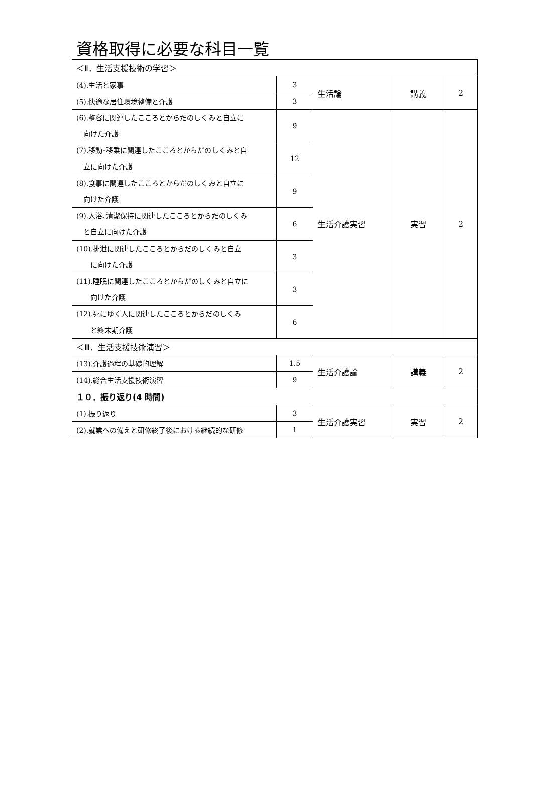資格取得に必要な科目一覧
| ＜Ⅱ．生活支援技術の学習＞ | | | | |
| (4).生活と家事 | 3 | 生活論 | 講義 | 2 |
| (5).快適な居住環境整備と介護 | 3 | | | |
| (6).整容に関連したこころとからだのしくみと自立に 向けた介護 | 9 | 生活介護実習 | 実習 | 2 |
| (7).移動･移乗に関連したこころとからだのしくみと自 立に向けた介護 | 12 | | | |
| (8).食事に関連したこころとからだのしくみと自立に 向けた介護 | 9 | | | |
| (9).入浴､清潔保持に関連したこころとからだのしくみ と自立に向けた介護 | 6 | | | |
| (10).排泄に関連したこころとからだのしくみと自立 に向けた介護 | 3 | | | |
| (11).睡眠に関連したこころとからだのしくみと自立に 向けた介護 | 3 | | | |
| (12).死にゆく人に関連したこころとからだのしくみ と終末期介護 | 6 | | | |
| ＜Ⅲ．生活支援技術演習＞ | | | | |
| (13).介護過程の基礎的理解 | 1.5 | 生活介護論 | 講義 | 2 |
| (14).総合生活支援技術演習 | 9 | | | |
| １０．振り返り(4 時間) | | | | |
| (1).振り返り | 3 | 生活介護実習 | 実習 | 2 |
| (2).就業への備えと研修終了後における継続的な研修 | 1 | | | |